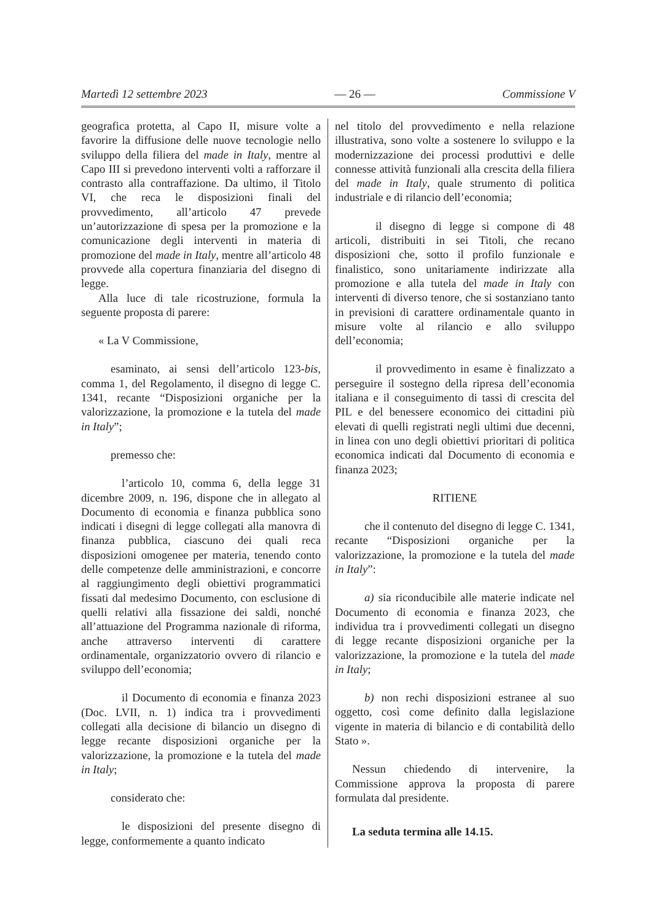Martedì 12 settembre 2023 — 26 — Commissione V
geografica protetta, al Capo II, misure volte a favorire la diffusione delle nuove tecnologie nello sviluppo della filiera del made in Italy, mentre al Capo III si prevedono interventi volti a rafforzare il contrasto alla contraffazione. Da ultimo, il Titolo VI, che reca le disposizioni finali del provvedimento, all’articolo 47 prevede un’autorizzazione di spesa per la promozione e la comunicazione degli interventi in materia di promozione del made in Italy, mentre all’articolo 48 provvede alla copertura finanziaria del disegno di legge.
Alla luce di tale ricostruzione, formula la seguente proposta di parere:
« La V Commissione,
esaminato, ai sensi dell’articolo 123-bis, comma 1, del Regolamento, il disegno di legge C. 1341, recante “Disposizioni organiche per la valorizzazione, la promozione e la tutela del made in Italy”;
premesso che:
l’articolo 10, comma 6, della legge 31 dicembre 2009, n. 196, dispone che in allegato al Documento di economia e finanza pubblica sono indicati i disegni di legge collegati alla manovra di finanza pubblica, ciascuno dei quali reca disposizioni omogenee per materia, tenendo conto delle competenze delle amministrazioni, e concorre al raggiungimento degli obiettivi programmatici fissati dal medesimo Documento, con esclusione di quelli relativi alla fissazione dei saldi, nonché all’attuazione del Programma nazionale di riforma, anche attraverso interventi di carattere ordinamentale, organizzatorio ovvero di rilancio e sviluppo dell’economia;
il Documento di economia e finanza 2023 (Doc. LVII, n. 1) indica tra i provvedimenti collegati alla decisione di bilancio un disegno di legge recante disposizioni organiche per la valorizzazione, la promozione e la tutela del made in Italy;
considerato che:
le disposizioni del presente disegno di legge, conformemente a quanto indicato
nel titolo del provvedimento e nella relazione illustrativa, sono volte a sostenere lo sviluppo e la modernizzazione dei processi produttivi e delle connesse attività funzionali alla crescita della filiera del made in Italy, quale strumento di politica industriale e di rilancio dell’economia;
il disegno di legge si compone di 48 articoli, distribuiti in sei Titoli, che recano disposizioni che, sotto il profilo funzionale e finalistico, sono unitariamente indirizzate alla promozione e alla tutela del made in Italy con interventi di diverso tenore, che si sostanziano tanto in previsioni di carattere ordinamentale quanto in misure volte al rilancio e allo sviluppo dell’economia;
il provvedimento in esame è finalizzato a perseguire il sostegno della ripresa dell’economia italiana e il conseguimento di tassi di crescita del PIL e del benessere economico dei cittadini più elevati di quelli registrati negli ultimi due decenni, in linea con uno degli obiettivi prioritari di politica economica indicati dal Documento di economia e finanza 2023;
RITIENE
che il contenuto del disegno di legge C. 1341, recante “Disposizioni organiche per la valorizzazione, la promozione e la tutela del made in Italy”:
a) sia riconducibile alle materie indicate nel Documento di economia e finanza 2023, che individua tra i provvedimenti collegati un disegno di legge recante disposizioni organiche per la valorizzazione, la promozione e la tutela del made in Italy;
b) non rechi disposizioni estranee al suo oggetto, così come definito dalla legislazione vigente in materia di bilancio e di contabilità dello Stato ».
Nessun chiedendo di intervenire, la Commissione approva la proposta di parere formulata dal presidente.
La seduta termina alle 14.15.